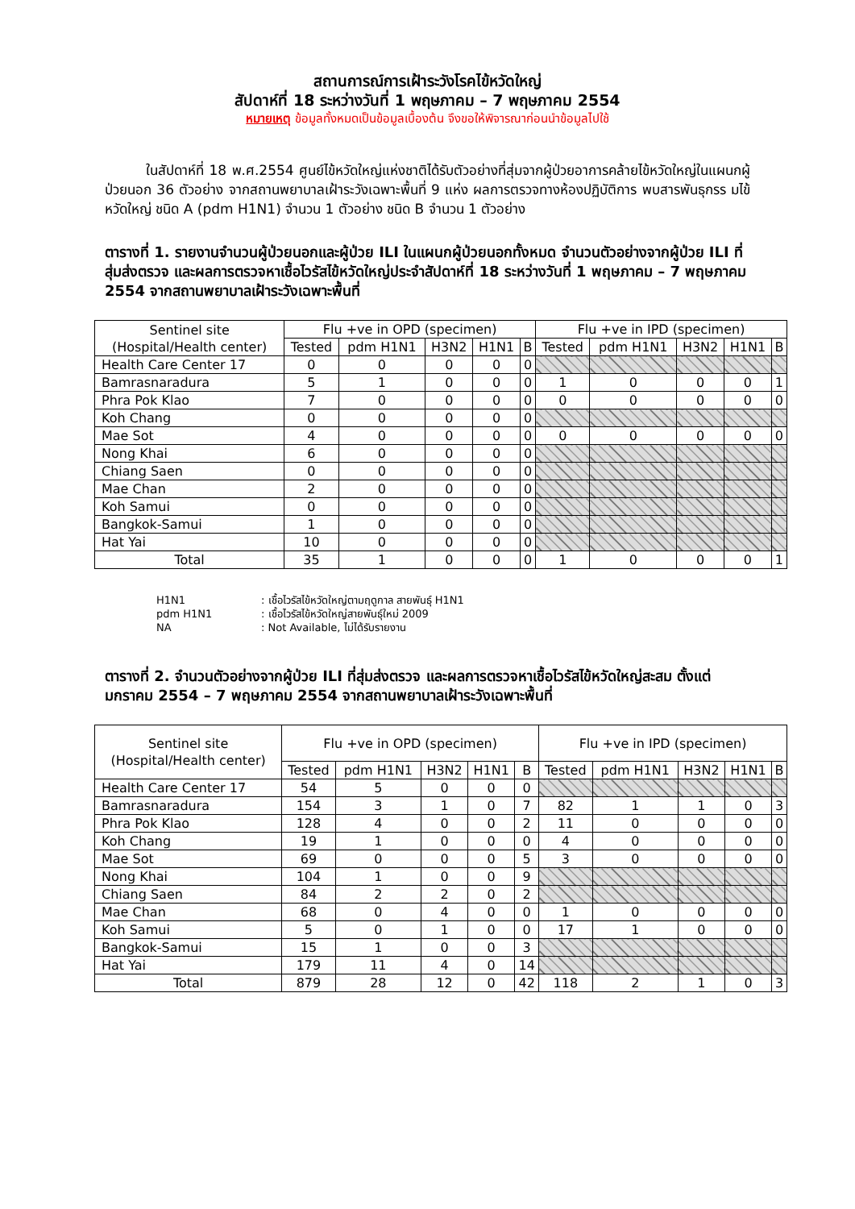สถานการณ์การเฝ้าระวังโรคไข้หวัดใหญ่
สัปดาห์ที่ 18 ระหว่างวันที่ 1 พฤษภาคม – 7 พฤษภาคม 2554
หมายเหตุ ข้อมูลทั้งหมดเป็นข้อมูลเบื้องต้น จึงขอให้พิจารณาก่อนนำข้อมูลไปใช้
ในสัปดาห์ที่ 18 พ.ศ.2554 ศูนย์ไข้หวัดใหญ่แห่งชาติได้รับตัวอย่างที่สุ่มจากผู้ป่วยอาการคล้ายไข้หวัดใหญ่ในแผนกผู้ป่วยนอก 36 ตัวอย่าง จากสถานพยาบาลเฝ้าระวังเฉพาะพื้นที่ 9 แห่ง ผลการตรวจทางห้องปฏิบัติการ พบสารพันธุกรร มไข้หวัดใหญ่ ชนิด A (pdm H1N1) จำนวน 1 ตัวอย่าง ชนิด B จำนวน 1 ตัวอย่าง
ตารางที่ 1. รายงานจำนวนผู้ป่วยนอกและผู้ป่วย ILI ในแผนกผู้ป่วยนอกทั้งหมด จำนวนตัวอย่างจากผู้ป่วย ILI ที่สุ่มส่งตรวจ และผลการตรวจหาเชื้อไวรัสไข้หวัดใหญ่ประจำสัปดาห์ที่ 18 ระหว่างวันที่ 1 พฤษภาคม – 7 พฤษภาคม 2554 จากสถานพยาบาลเฝ้าระวังเฉพาะพื้นที่
| Sentinel site (Hospital/Health center) | Flu +ve in OPD (specimen) | | | | | Flu +ve in IPD (specimen) | | | | |
| --- | --- | --- | --- | --- | --- | --- | --- | --- | --- | --- |
| | Tested | pdm H1N1 | H3N2 | H1N1 | B | Tested | pdm H1N1 | H3N2 | H1N1 | B |
| Health Care Center 17 | 0 | 0 | 0 | 0 | 0 | | | | | |
| Bamrasnaradura | 5 | 1 | 0 | 0 | 0 | 1 | 0 | 0 | 0 | 1 |
| Phra Pok Klao | 7 | 0 | 0 | 0 | 0 | 0 | 0 | 0 | 0 | 0 |
| Koh Chang | 0 | 0 | 0 | 0 | 0 | | | | | |
| Mae Sot | 4 | 0 | 0 | 0 | 0 | 0 | 0 | 0 | 0 | 0 |
| Nong Khai | 6 | 0 | 0 | 0 | 0 | | | | | |
| Chiang Saen | 0 | 0 | 0 | 0 | 0 | | | | | |
| Mae Chan | 2 | 0 | 0 | 0 | 0 | | | | | |
| Koh Samui | 0 | 0 | 0 | 0 | 0 | | | | | |
| Bangkok-Samui | 1 | 0 | 0 | 0 | 0 | | | | | |
| Hat Yai | 10 | 0 | 0 | 0 | 0 | | | | | |
| Total | 35 | 1 | 0 | 0 | 0 | 1 | 0 | 0 | 0 | 1 |
H1N1 : เชื้อไวรัสไข้หวัดใหญ่ตามฤดูกาล สายพันธุ์ H1N1
pdm H1N1 : เชื้อไวรัสไข้หวัดใหญ่สายพันธุ์ใหม่ 2009
NA : Not Available, ไม่ได้รับรายงาน
ตารางที่ 2. จำนวนตัวอย่างจากผู้ป่วย ILI ที่สุ่มส่งตรวจ และผลการตรวจหาเชื้อไวรัสไข้หวัดใหญ่สะสม ตั้งแต่ มกราคม 2554 – 7 พฤษภาคม 2554 จากสถานพยาบาลเฝ้าระวังเฉพาะพื้นที่
| Sentinel site (Hospital/Health center) | Flu +ve in OPD (specimen) | | | | | Flu +ve in IPD (specimen) | | | | |
| --- | --- | --- | --- | --- | --- | --- | --- | --- | --- | --- |
| | Tested | pdm H1N1 | H3N2 | H1N1 | B | Tested | pdm H1N1 | H3N2 | H1N1 | B |
| Health Care Center 17 | 54 | 5 | 0 | 0 | 0 | | | | | |
| Bamrasnaradura | 154 | 3 | 1 | 0 | 7 | 82 | 1 | 1 | 0 | 3 |
| Phra Pok Klao | 128 | 4 | 0 | 0 | 2 | 11 | 0 | 0 | 0 | 0 |
| Koh Chang | 19 | 1 | 0 | 0 | 0 | 4 | 0 | 0 | 0 | 0 |
| Mae Sot | 69 | 0 | 0 | 0 | 5 | 3 | 0 | 0 | 0 | 0 |
| Nong Khai | 104 | 1 | 0 | 0 | 9 | | | | | |
| Chiang Saen | 84 | 2 | 2 | 0 | 2 | | | | | |
| Mae Chan | 68 | 0 | 4 | 0 | 0 | 1 | 0 | 0 | 0 | 0 |
| Koh Samui | 5 | 0 | 1 | 0 | 0 | 17 | 1 | 0 | 0 | 0 |
| Bangkok-Samui | 15 | 1 | 0 | 0 | 3 | | | | | |
| Hat Yai | 179 | 11 | 4 | 0 | 14 | | | | | |
| Total | 879 | 28 | 12 | 0 | 42 | 118 | 2 | 1 | 0 | 3 |